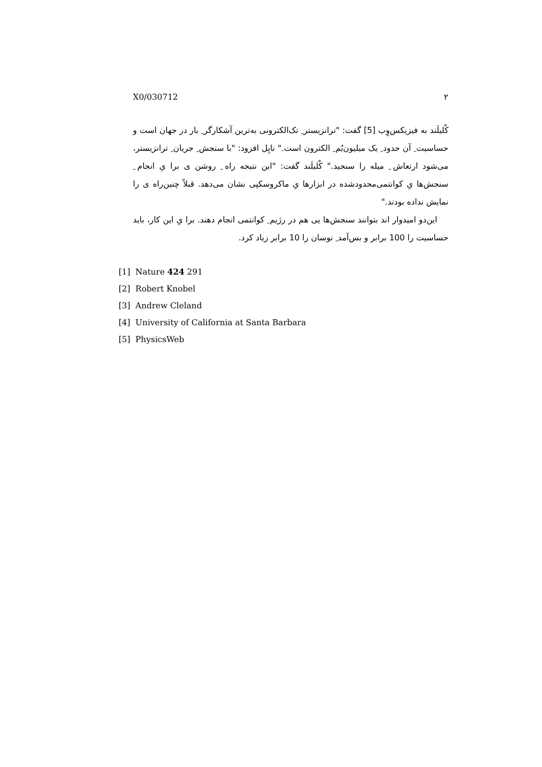X0/030712 ۲
کْلیلَند به فیزیکس‌وِب [5] گفت: "ترانزیستر ِ تک‌الکترونی به‌ترین آشکارگر ِ بار در جهان است و حساسیت ِ آن حدود ِ یک میلیون‌یُم ِ الکترون است." نایِل افزود: "با سنجش ِ جریان ِ ترانزیستر، می‌شود ارتعاش ِ میله را سنجید." کْلیلَند گفت: "این نتیجه راه ِ روشن ی برا یِ انجام ِ سنجش‌ها یِ کوانتمی‌محدودشده در ابزارها یِ ماکروسکپی نشان می‌دهد. قبلاً چنین‌راه ی را نمایش نداده بودند."
این‌دو امیدوار اند بتوانند سنجش‌ها یی هم در رژیم ِ کوانتمی انجام دهند. برا یِ این کار، باید حساسیت را 100 برابر و بس‌آمد ِ نوسان را 10 برابر زیاد کرد.
[1] Nature 424 291
[2] Robert Knobel
[3] Andrew Cleland
[4] University of California at Santa Barbara
[5] PhysicsWeb